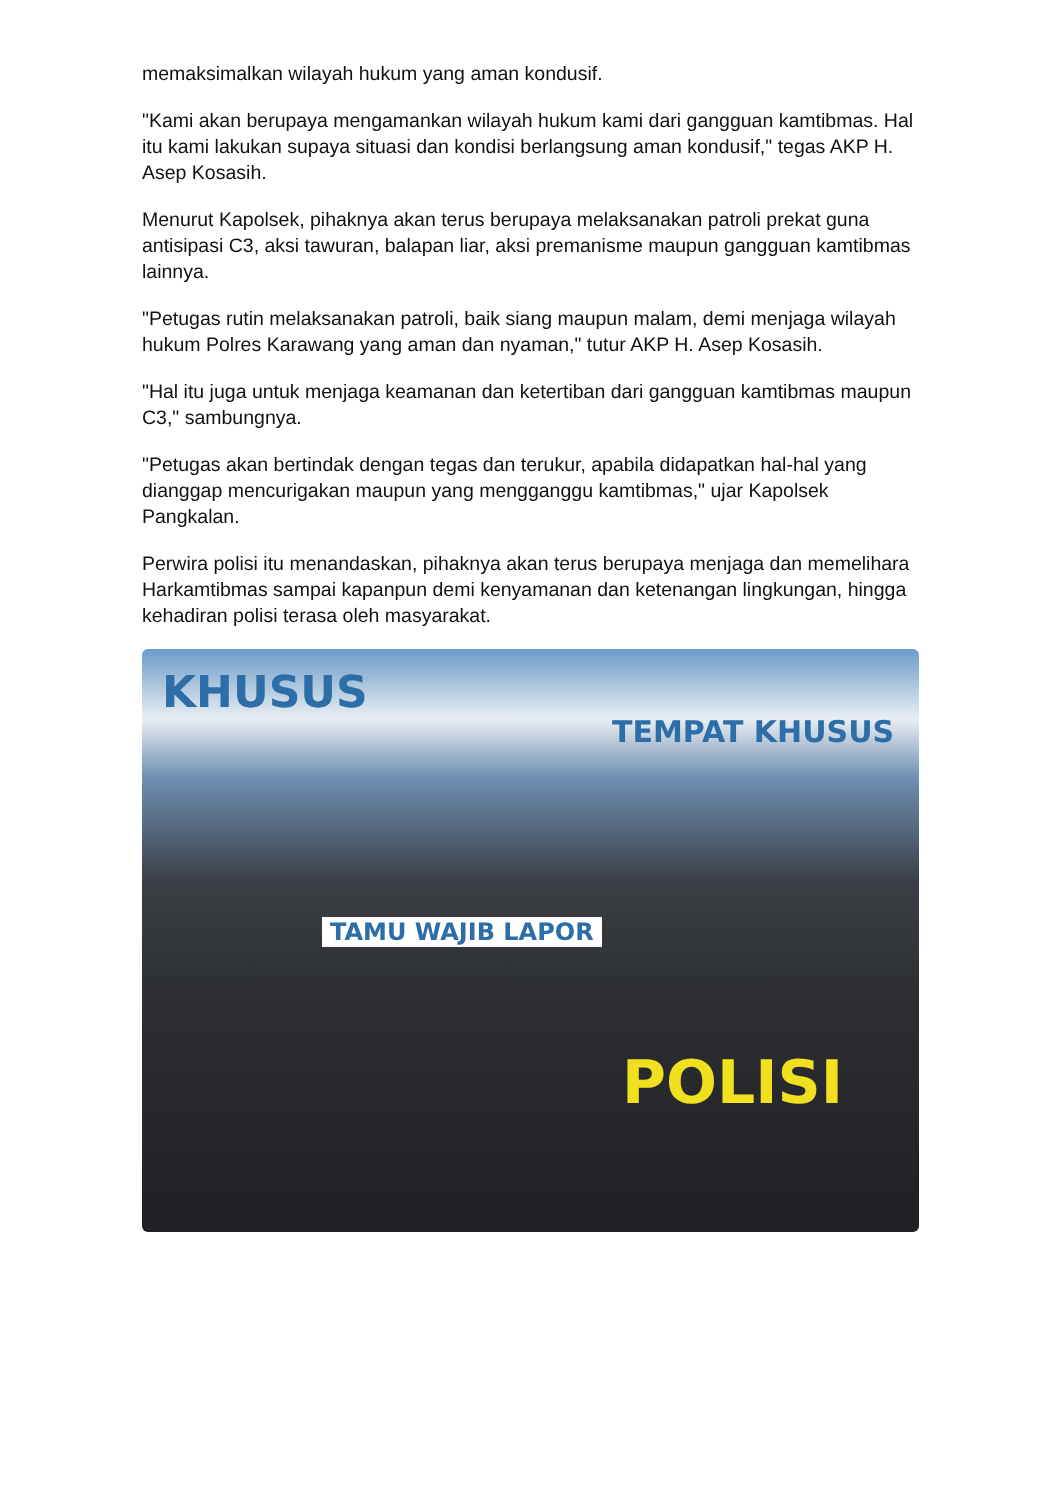memaksimalkan wilayah hukum yang aman kondusif.
"Kami akan berupaya mengamankan wilayah hukum kami dari gangguan kamtibmas. Hal itu kami lakukan supaya situasi dan kondisi berlangsung aman kondusif," tegas AKP H. Asep Kosasih.
Menurut Kapolsek, pihaknya akan terus berupaya melaksanakan patroli prekat guna antisipasi C3, aksi tawuran, balapan liar, aksi premanisme maupun gangguan kamtibmas lainnya.
"Petugas rutin melaksanakan patroli, baik siang maupun malam, demi menjaga wilayah hukum Polres Karawang yang aman dan nyaman," tutur AKP H. Asep Kosasih.
"Hal itu juga untuk menjaga keamanan dan ketertiban dari gangguan kamtibmas maupun C3," sambungnya.
"Petugas akan bertindak dengan tegas dan terukur, apabila didapatkan hal-hal yang dianggap mencurigakan maupun yang mengganggu kamtibmas," ujar Kapolsek Pangkalan.
Perwira polisi itu menandaskan, pihaknya akan terus berupaya menjaga dan memelihara Harkamtibmas sampai kapanpun demi kenyamanan dan ketenangan lingkungan, hingga kehadiran polisi terasa oleh masyarakat.
KHUSUS
TEMPAT KHUSUS
TAMU WAJIB LAPOR
POLISI